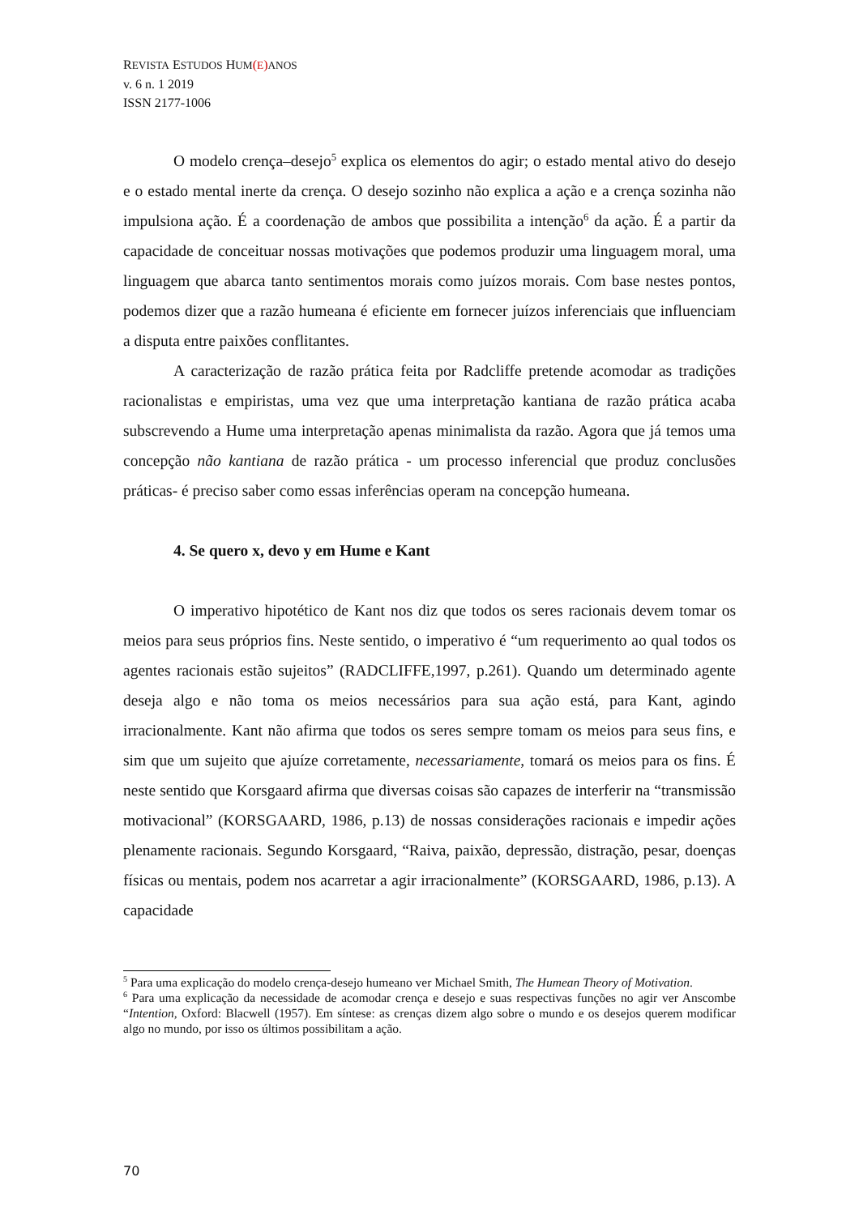REVISTA ESTUDOS HUM(E) ANOS
v. 6 n. 1 2019
ISSN 2177-1006
O modelo crença–desejo<sup>5</sup> explica os elementos do agir; o estado mental ativo do desejo e o estado mental inerte da crença. O desejo sozinho não explica a ação e a crença sozinha não impulsiona ação. É a coordenação de ambos que possibilita a intenção<sup>6</sup> da ação. É a partir da capacidade de conceituar nossas motivações que podemos produzir uma linguagem moral, uma linguagem que abarca tanto sentimentos morais como juízos morais. Com base nestes pontos, podemos dizer que a razão humeana é eficiente em fornecer juízos inferenciais que influenciam a disputa entre paixões conflitantes.
A caracterização de razão prática feita por Radcliffe pretende acomodar as tradições racionalistas e empiristas, uma vez que uma interpretação kantiana de razão prática acaba subscrevendo a Hume uma interpretação apenas minimalista da razão. Agora que já temos uma concepção não kantiana de razão prática - um processo inferencial que produz conclusões práticas- é preciso saber como essas inferências operam na concepção humeana.
4. Se quero x, devo y em Hume e Kant
O imperativo hipotético de Kant nos diz que todos os seres racionais devem tomar os meios para seus próprios fins. Neste sentido, o imperativo é “um requerimento ao qual todos os agentes racionais estão sujeitos” (RADCLIFFE,1997, p.261). Quando um determinado agente deseja algo e não toma os meios necessários para sua ação está, para Kant, agindo irracionalmente. Kant não afirma que todos os seres sempre tomam os meios para seus fins, e sim que um sujeito que ajuíze corretamente, necessariamente, tomará os meios para os fins. É neste sentido que Korsgaard afirma que diversas coisas são capazes de interferir na “transmissão motivacional” (KORSGAARD, 1986, p.13) de nossas considerações racionais e impedir ações plenamente racionais. Segundo Korsgaard, “Raiva, paixão, depressão, distração, pesar, doenças físicas ou mentais, podem nos acarretar a agir irracionalmente” (KORSGAARD, 1986, p.13). A capacidade
<sup>5</sup> Para uma explicação do modelo crença-desejo humeano ver Michael Smith, The Humean Theory of Motivation.
<sup>6</sup> Para uma explicação da necessidade de acomodar crença e desejo e suas respectivas funções no agir ver Anscombe “Intention, Oxford: Blacwell (1957). Em síntese: as crenças dizem algo sobre o mundo e os desejos querem modificar algo no mundo, por isso os últimos possibilitam a ação.
70